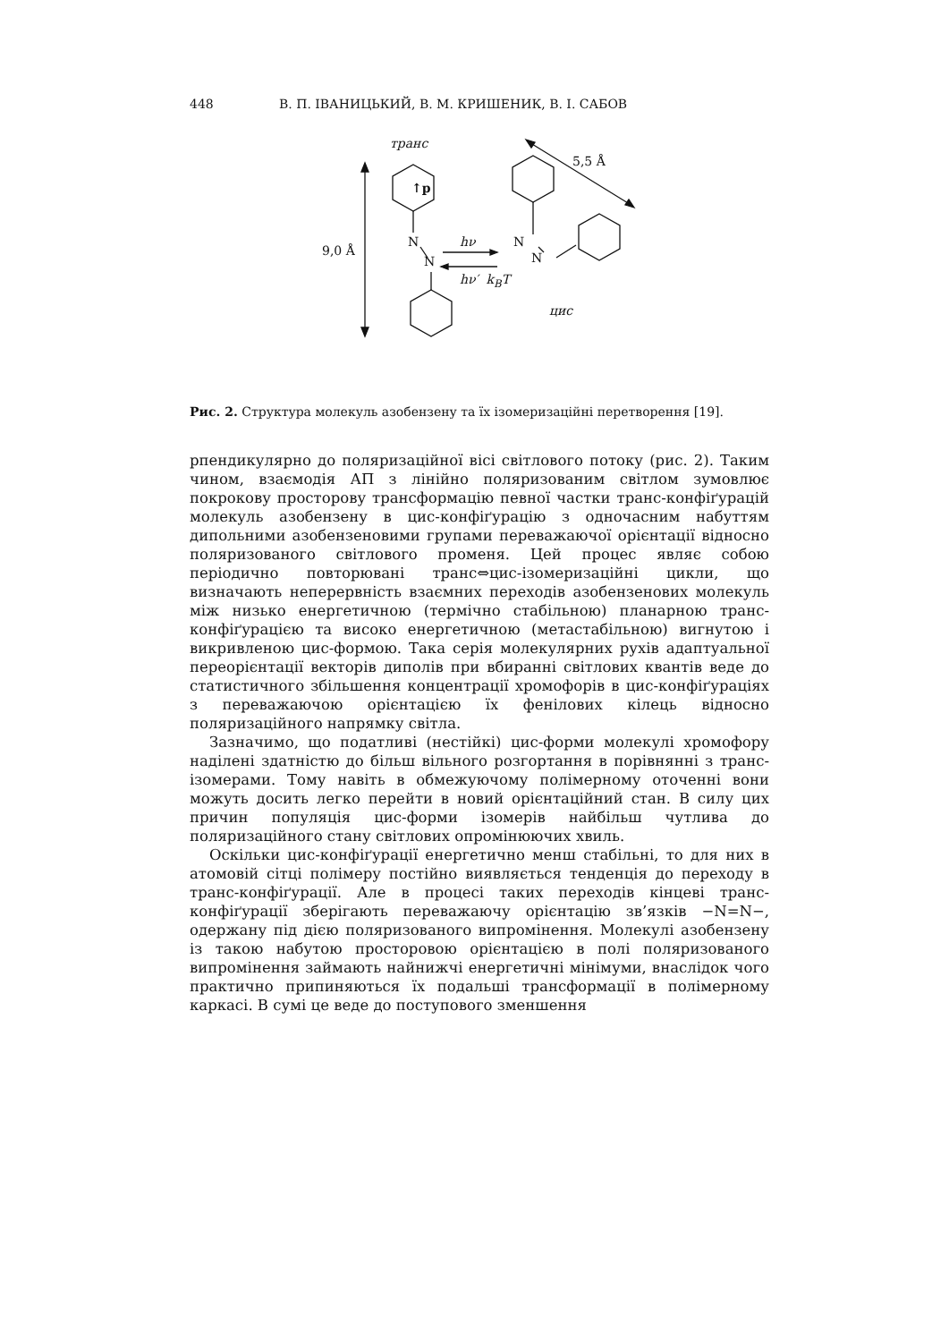448 В. П. ІВАНИЦЬКИЙ, В. М. КРИШЕНИК, В. І. САБОВ
транс
↑p
5,5 Å
9,0 Å
N
N
hν
hν′ k<sub>B</sub>T
N
N
цис
Рис. 2. Структура молекуль азобензену та їх ізомеризаційні перетворення [19].
рпендикулярно до поляризаційної вісі світлового потоку (рис. 2). Таким чином, взаємодія АП з лінійно поляризованим світлом зумовлює покрокову просторову трансформацію певної частки транс-конфіґурацій молекуль азобензену в цис-конфіґурацію з одночасним набуттям дипольними азобензеновими групами переважаючої орієнтації відносно поляризованого світлового променя. Цей процес являє собою періодично повторювані транс⇔цис-ізомеризаційні цикли, що визначають неперервність взаємних переходів азобензенових молекуль між низько енергетичною (термічно стабільною) планарною транс-конфіґурацією та високо енергетичною (метастабільною) вигнутою і викривленою цис-формою. Така серія молекулярних рухів адаптуальної переорієнтації векторів диполів при вбиранні світлових квантів веде до статистичного збільшення концентрації хромофорів в цис-конфіґураціях з переважаючою орієнтацією їх фенілових кілець відносно поляризаційного напрямку світла.
Зазначимо, що податливі (нестійкі) цис-форми молекулі хромофору наділені здатністю до більш вільного розгортання в порівнянні з транс-ізомерами. Тому навіть в обмежуючому полімерному оточенні вони можуть досить легко перейти в новий орієнтаційний стан. В силу цих причин популяція цис-форми ізомерів найбільш чутлива до поляризаційного стану світлових опромінюючих хвиль.
Оскільки цис-конфіґурації енергетично менш стабільні, то для них в атомовій сітці полімеру постійно виявляється тенденція до переходу в транс-конфіґурації. Але в процесі таких переходів кінцеві транс-конфіґурації зберігають переважаючу орієнтацію зв’язків −N=N−, одержану під дією поляризованого випромінення. Молекулі азобензену із такою набутою просторовою орієнтацією в полі поляризованого випромінення займають найнижчі енергетичні мінімуми, внаслідок чого практично припиняються їх подальші трансформації в полімерному каркасі. В сумі це веде до поступового зменшення